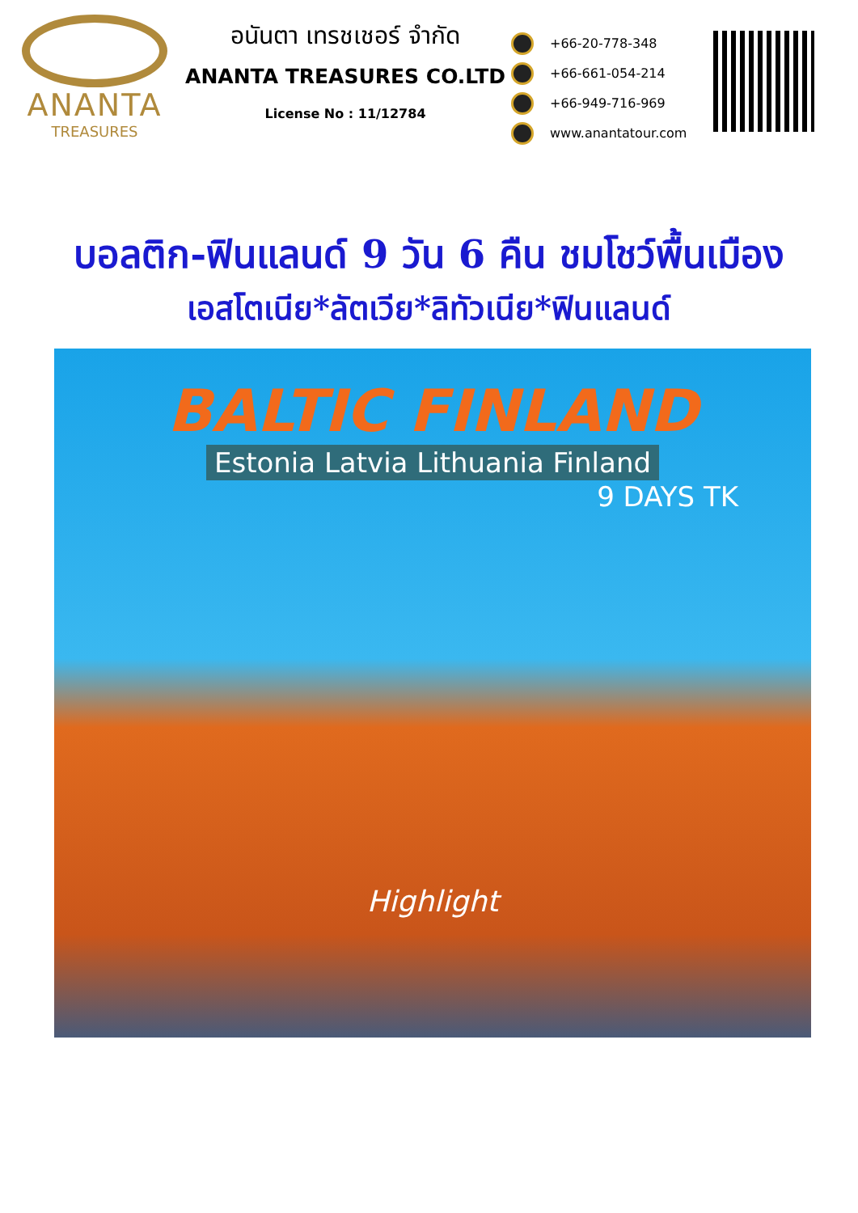ANANTA
TREASURES
อนันตา เทรชเชอร์ จำกัด
ANANTA TREASURES CO.LTD
License No : 11/12784
+66-20-778-348
+66-661-054-214
+66-949-716-969
www.anantatour.com
บอลติก-ฟินแลนด์ 9 วัน 6 คืน ชมโชว์พื้นเมือง
เอสโตเนีย*ลัตเวีย*ลิทัวเนีย*ฟินแลนด์
BALTIC FINLAND
Estonia Latvia Lithuania Finland
9 DAYS TK
Highlight